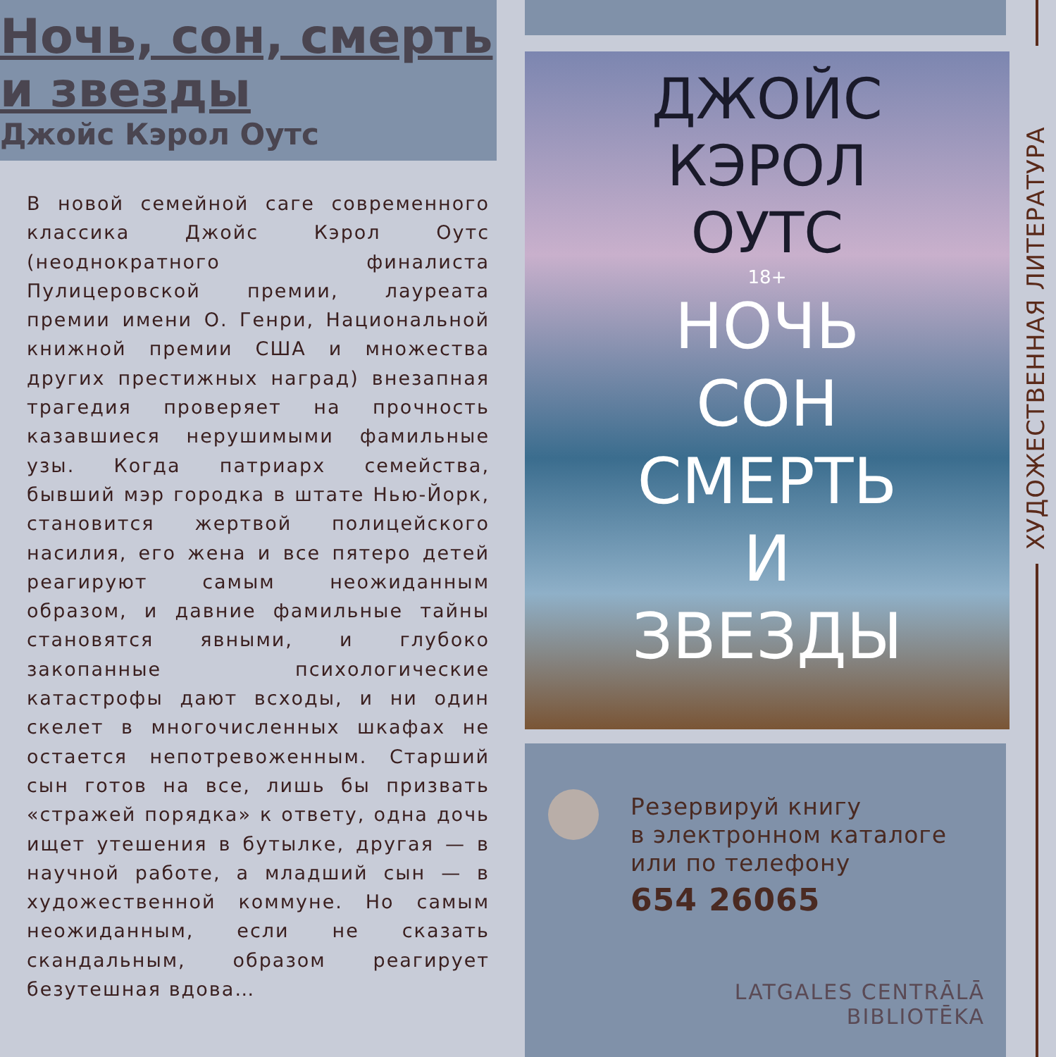Ночь, сон, смерть и звезды
Джойс Кэрол Оутс
В новой семейной саге современного классика Джойс Кэрол Оутс (неоднократного финалиста Пулицеровской премии, лауреата премии имени О. Генри, Национальной книжной премии США и множества других престижных наград) внезапная трагедия проверяет на прочность казавшиеся нерушимыми фамильные узы. Когда патриарх семейства, бывший мэр городка в штате Нью-Йорк, становится жертвой полицейского насилия, его жена и все пятеро детей реагируют самым неожиданным образом, и давние фамильные тайны становятся явными, и глубоко закопанные психологические катастрофы дают всходы, и ни один скелет в многочисленных шкафах не остается непотревоженным. Старший сын готов на все, лишь бы призвать «стражей порядка» к ответу, одна дочь ищет утешения в бутылке, другая — в научной работе, а младший сын — в художественной коммуне. Но самым неожиданным, если не сказать скандальным, образом реагирует безутешная вдова…
ДЖОЙС
КЭРОЛ
ОУТС
18+
НОЧЬ
СОН
СМЕРТЬ
И
ЗВЕЗДЫ
Резервируй книгу
в электронном каталоге
или по телефону
654 26065
LATGALES CENTRĀLĀ
BIBLIOTĒKA
ХУДОЖЕСТВЕННАЯ ЛИТЕРАТУРА